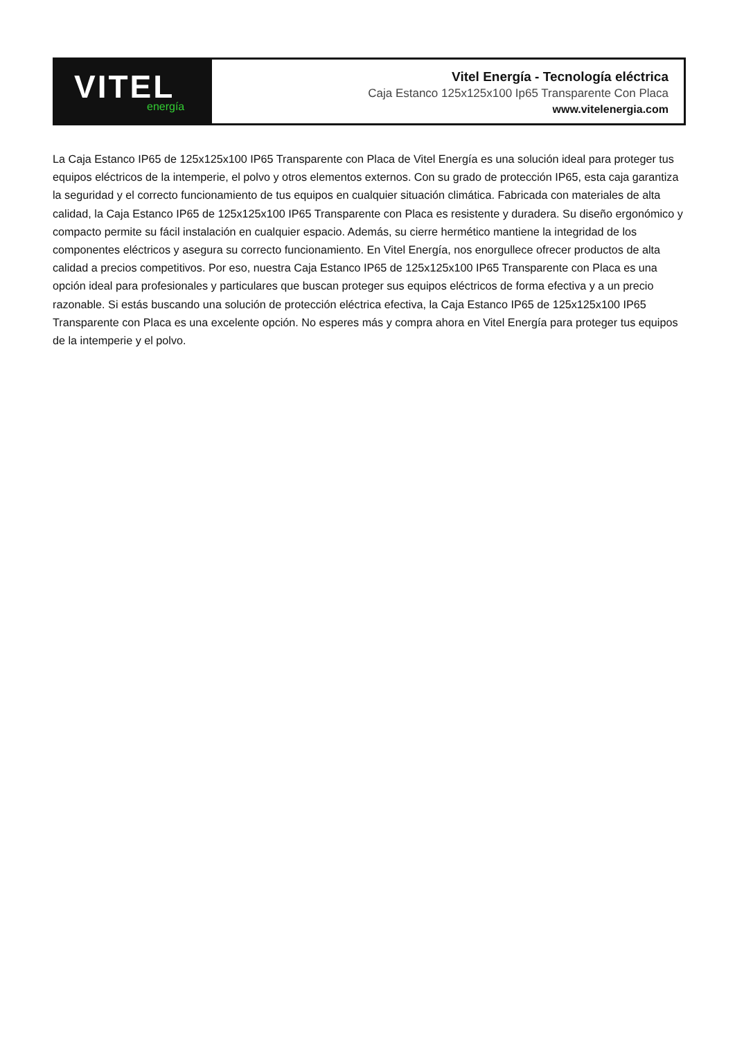VITEL
energía
Vitel Energía - Tecnología eléctrica
Caja Estanco 125x125x100 Ip65 Transparente Con Placa
www.vitelenergia.com
La Caja Estanco IP65 de 125x125x100 IP65 Transparente con Placa de Vitel Energía es una solución ideal para proteger tus equipos eléctricos de la intemperie, el polvo y otros elementos externos. Con su grado de protección IP65, esta caja garantiza la seguridad y el correcto funcionamiento de tus equipos en cualquier situación climática. Fabricada con materiales de alta calidad, la Caja Estanco IP65 de 125x125x100 IP65 Transparente con Placa es resistente y duradera. Su diseño ergonómico y compacto permite su fácil instalación en cualquier espacio. Además, su cierre hermético mantiene la integridad de los componentes eléctricos y asegura su correcto funcionamiento. En Vitel Energía, nos enorgullece ofrecer productos de alta calidad a precios competitivos. Por eso, nuestra Caja Estanco IP65 de 125x125x100 IP65 Transparente con Placa es una opción ideal para profesionales y particulares que buscan proteger sus equipos eléctricos de forma efectiva y a un precio razonable. Si estás buscando una solución de protección eléctrica efectiva, la Caja Estanco IP65 de 125x125x100 IP65 Transparente con Placa es una excelente opción. No esperes más y compra ahora en Vitel Energía para proteger tus equipos de la intemperie y el polvo.